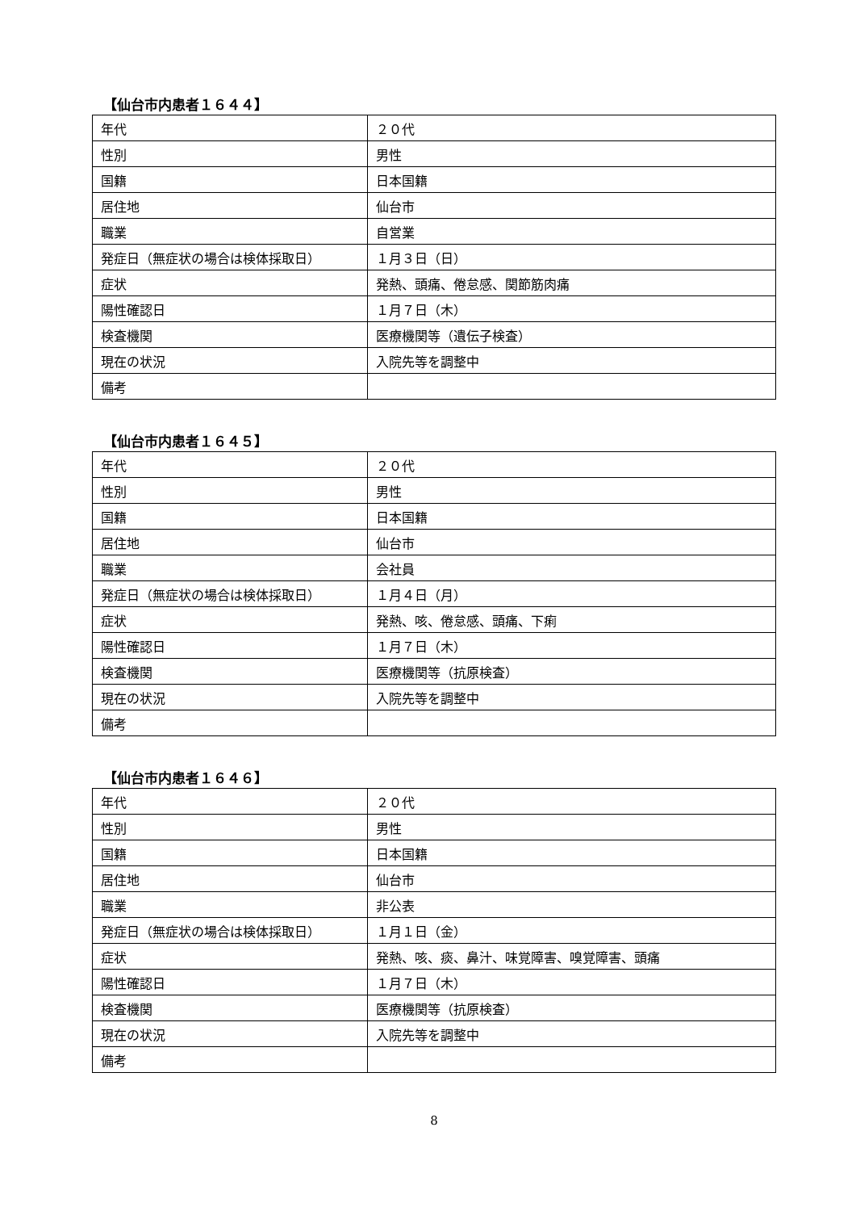【仙台市内患者１６４４】
| 年代 | ２０代 |
| 性別 | 男性 |
| 国籍 | 日本国籍 |
| 居住地 | 仙台市 |
| 職業 | 自営業 |
| 発症日（無症状の場合は検体採取日） | １月３日（日） |
| 症状 | 発熱、頭痛、倦怠感、関節筋肉痛 |
| 陽性確認日 | １月７日（木） |
| 検査機関 | 医療機関等（遺伝子検査） |
| 現在の状況 | 入院先等を調整中 |
| 備考 | |
【仙台市内患者１６４５】
| 年代 | ２０代 |
| 性別 | 男性 |
| 国籍 | 日本国籍 |
| 居住地 | 仙台市 |
| 職業 | 会社員 |
| 発症日（無症状の場合は検体採取日） | １月４日（月） |
| 症状 | 発熱、咳、倦怠感、頭痛、下痢 |
| 陽性確認日 | １月７日（木） |
| 検査機関 | 医療機関等（抗原検査） |
| 現在の状況 | 入院先等を調整中 |
| 備考 | |
【仙台市内患者１６４６】
| 年代 | ２０代 |
| 性別 | 男性 |
| 国籍 | 日本国籍 |
| 居住地 | 仙台市 |
| 職業 | 非公表 |
| 発症日（無症状の場合は検体採取日） | １月１日（金） |
| 症状 | 発熱、咳、痰、鼻汁、味覚障害、嗅覚障害、頭痛 |
| 陽性確認日 | １月７日（木） |
| 検査機関 | 医療機関等（抗原検査） |
| 現在の状況 | 入院先等を調整中 |
| 備考 | |
8